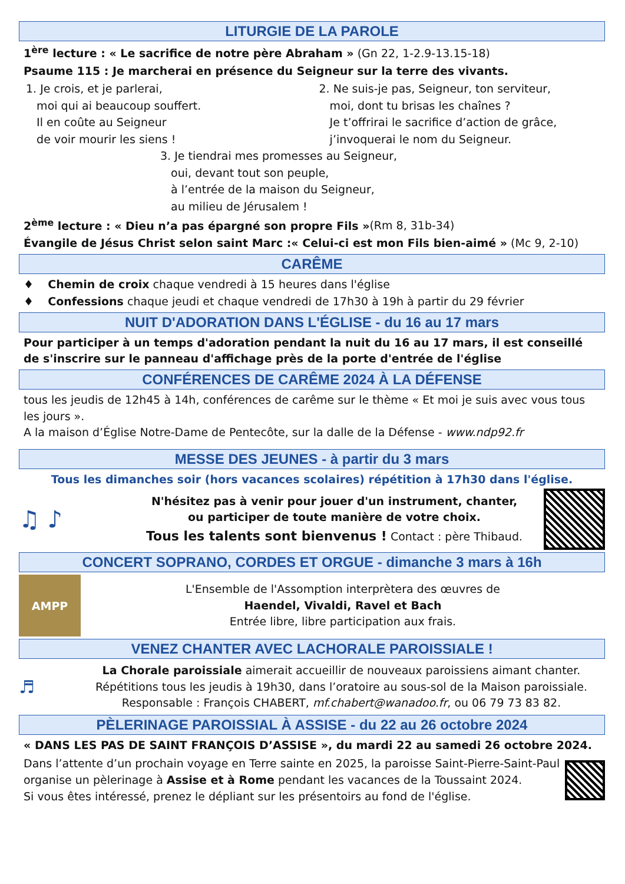LITURGIE DE LA PAROLE
1<sup>ère</sup> lecture : « Le sacrifice de notre père Abraham » (Gn 22, 1-2.9-13.15-18)
Psaume 115 : Je marcherai en présence du Seigneur sur la terre des vivants.
1. Je crois, et je parlerai,
moi qui ai beaucoup souffert.
Il en coûte au Seigneur
de voir mourir les siens !
2. Ne suis-je pas, Seigneur, ton serviteur,
moi, dont tu brisas les chaînes ?
Je t’offrirai le sacrifice d’action de grâce,
j’invoquerai le nom du Seigneur.
3. Je tiendrai mes promesses au Seigneur,
oui, devant tout son peuple,
à l’entrée de la maison du Seigneur,
au milieu de Jérusalem !
2<sup>ème</sup> lecture : « Dieu n’a pas épargné son propre Fils »(Rm 8, 31b-34)
Évangile de Jésus Christ selon saint Marc :« Celui-ci est mon Fils bien-aimé » (Mc 9, 2-10)
CARÊME
♦ Chemin de croix chaque vendredi à 15 heures dans l'église
♦ Confessions chaque jeudi et chaque vendredi de 17h30 à 19h à partir du 29 février
NUIT D'ADORATION DANS L'ÉGLISE - du 16 au 17 mars
Pour participer à un temps d'adoration pendant la nuit du 16 au 17 mars, il est conseillé de s'inscrire sur le panneau d'affichage près de la porte d'entrée de l'église
CONFÉRENCES DE CARÊME 2024 À LA DÉFENSE
tous les jeudis de 12h45 à 14h, conférences de carême sur le thème « Et moi je suis avec vous tous les jours ».
A la maison d’Église Notre-Dame de Pentecôte, sur la dalle de la Défense - www.ndp92.fr
MESSE DES JEUNES - à partir du 3 mars
Tous les dimanches soir (hors vacances scolaires) répétition à 17h30 dans l'église.
♫ ♪
N'hésitez pas à venir pour jouer d'un instrument, chanter,
ou participer de toute manière de votre choix.
Tous les talents sont bienvenus ! Contact : père Thibaud.
CONCERT SOPRANO, CORDES ET ORGUE - dimanche 3 mars à 16h
AMPP
L'Ensemble de l'Assomption interprètera des œuvres de
Haendel, Vivaldi, Ravel et Bach
Entrée libre, libre participation aux frais.
VENEZ CHANTER AVEC LACHORALE PAROISSIALE !
♬
La Chorale paroissiale aimerait accueillir de nouveaux paroissiens aimant chanter.
Répétitions tous les jeudis à 19h30, dans l’oratoire au sous-sol de la Maison paroissiale.
Responsable : François CHABERT, mf.chabert@wanadoo.fr, ou 06 79 73 83 82.
PÈLERINAGE PAROISSIAL À ASSISE - du 22 au 26 octobre 2024
« DANS LES PAS DE SAINT FRANÇOIS D’ASSISE », du mardi 22 au samedi 26 octobre 2024.
Dans l’attente d’un prochain voyage en Terre sainte en 2025, la paroisse Saint-Pierre-Saint-Paul organise un pèlerinage à Assise et à Rome pendant les vacances de la Toussaint 2024.
Si vous êtes intéressé, prenez le dépliant sur les présentoirs au fond de l'église.